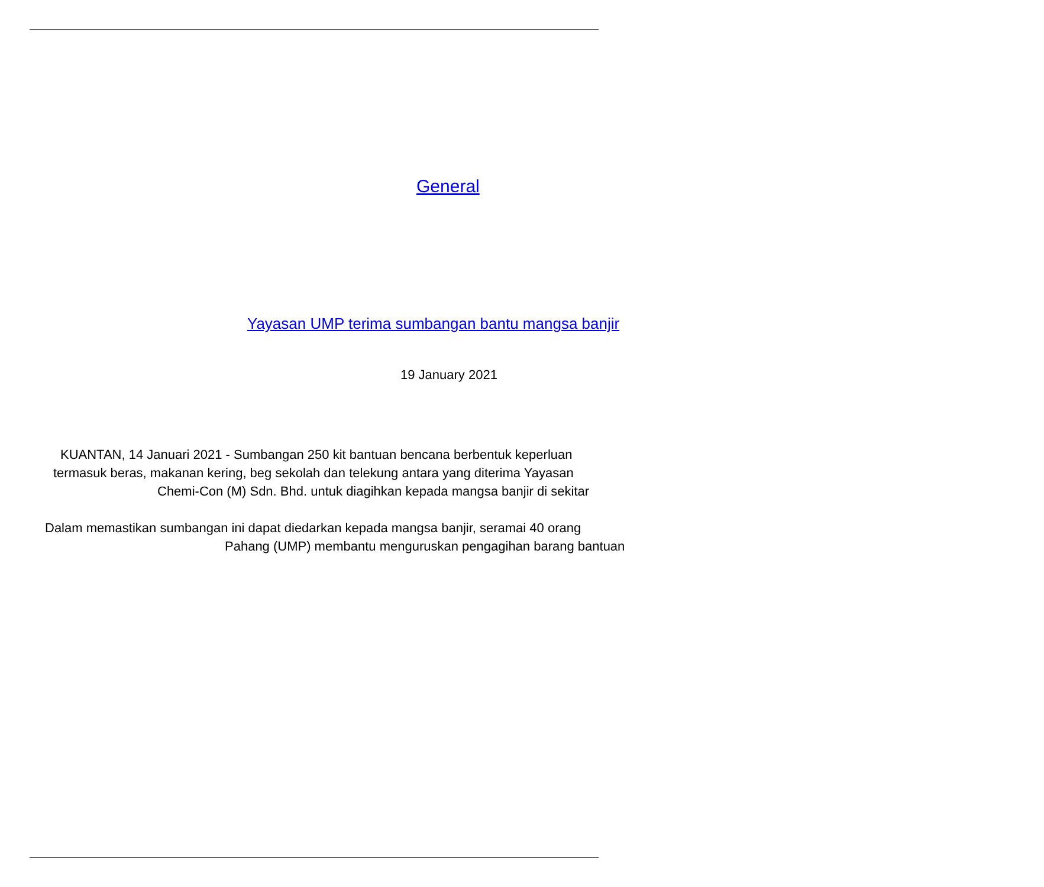General
Yayasan UMP terima sumbangan bantu mangsa banjir
19 January 2021
KUANTAN, 14 Januari 2021 - Sumbangan 250 kit bantuan bencana berbentuk keperluan
termasuk beras, makanan kering, beg sekolah dan telekung antara yang diterima Yayasan
Chemi-Con (M) Sdn. Bhd. untuk diagihkan kepada mangsa banjir di sekitar
Dalam memastikan sumbangan ini dapat diedarkan kepada mangsa banjir, seramai 40 orang
Pahang (UMP) membantu menguruskan pengagihan barang bantuan